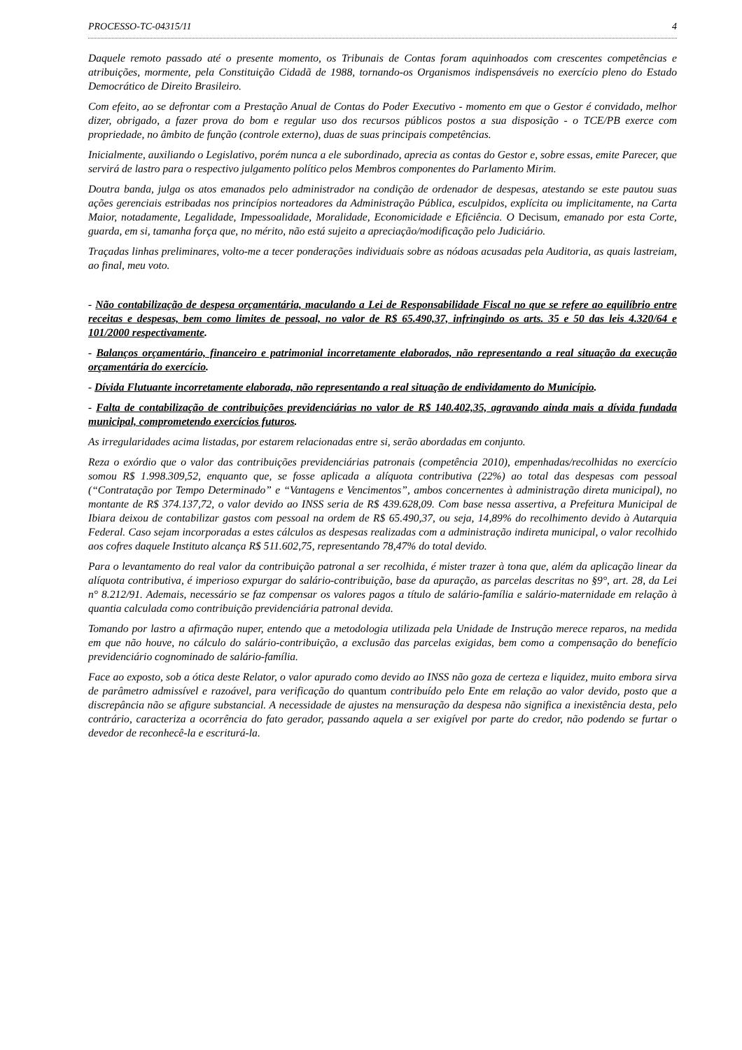PROCESSO-TC-04315/11 4
Daquele remoto passado até o presente momento, os Tribunais de Contas foram aquinhoados com crescentes competências e atribuições, mormente, pela Constituição Cidadã de 1988, tornando-os Organismos indispensáveis no exercício pleno do Estado Democrático de Direito Brasileiro.
Com efeito, ao se defrontar com a Prestação Anual de Contas do Poder Executivo - momento em que o Gestor é convidado, melhor dizer, obrigado, a fazer prova do bom e regular uso dos recursos públicos postos a sua disposição - o TCE/PB exerce com propriedade, no âmbito de função (controle externo), duas de suas principais competências.
Inicialmente, auxiliando o Legislativo, porém nunca a ele subordinado, aprecia as contas do Gestor e, sobre essas, emite Parecer, que servirá de lastro para o respectivo julgamento político pelos Membros componentes do Parlamento Mirim.
Doutra banda, julga os atos emanados pelo administrador na condição de ordenador de despesas, atestando se este pautou suas ações gerenciais estribadas nos princípios norteadores da Administração Pública, esculpidos, explícita ou implicitamente, na Carta Maior, notadamente, Legalidade, Impessoalidade, Moralidade, Economicidade e Eficiência. O Decisum, emanado por esta Corte, guarda, em si, tamanha força que, no mérito, não está sujeito a apreciação/modificação pelo Judiciário.
Traçadas linhas preliminares, volto-me a tecer ponderações individuais sobre as nódoas acusadas pela Auditoria, as quais lastreiam, ao final, meu voto.
- Não contabilização de despesa orçamentária, maculando a Lei de Responsabilidade Fiscal no que se refere ao equilíbrio entre receitas e despesas, bem como limites de pessoal, no valor de R$ 65.490,37, infringindo os arts. 35 e 50 das leis 4.320/64 e 101/2000 respectivamente.
- Balanços orçamentário, financeiro e patrimonial incorretamente elaborados, não representando a real situação da execução orçamentária do exercício.
- Dívida Flutuante incorretamente elaborada, não representando a real situação de endividamento do Município.
- Falta de contabilização de contribuições previdenciárias no valor de R$ 140.402,35, agravando ainda mais a dívida fundada municipal, comprometendo exercícios futuros.
As irregularidades acima listadas, por estarem relacionadas entre si, serão abordadas em conjunto.
Reza o exórdio que o valor das contribuições previdenciárias patronais (competência 2010), empenhadas/recolhidas no exercício somou R$ 1.998.309,52, enquanto que, se fosse aplicada a alíquota contributiva (22%) ao total das despesas com pessoal (“Contratação por Tempo Determinado” e “Vantagens e Vencimentos”, ambos concernentes à administração direta municipal), no montante de R$ 374.137,72, o valor devido ao INSS seria de R$ 439.628,09. Com base nessa assertiva, a Prefeitura Municipal de Ibiara deixou de contabilizar gastos com pessoal na ordem de R$ 65.490,37, ou seja, 14,89% do recolhimento devido à Autarquia Federal. Caso sejam incorporadas a estes cálculos as despesas realizadas com a administração indireta municipal, o valor recolhido aos cofres daquele Instituto alcança R$ 511.602,75, representando 78,47% do total devido.
Para o levantamento do real valor da contribuição patronal a ser recolhida, é mister trazer à tona que, além da aplicação linear da alíquota contributiva, é imperioso expurgar do salário-contribuição, base da apuração, as parcelas descritas no §9°, art. 28, da Lei n° 8.212/91. Ademais, necessário se faz compensar os valores pagos a título de salário-família e salário-maternidade em relação à quantia calculada como contribuição previdenciária patronal devida.
Tomando por lastro a afirmação nuper, entendo que a metodologia utilizada pela Unidade de Instrução merece reparos, na medida em que não houve, no cálculo do salário-contribuição, a exclusão das parcelas exigidas, bem como a compensação do benefício previdenciário cognominado de salário-família.
Face ao exposto, sob a ótica deste Relator, o valor apurado como devido ao INSS não goza de certeza e liquidez, muito embora sirva de parâmetro admissível e razoável, para verificação do quantum contribuído pelo Ente em relação ao valor devido, posto que a discrepância não se afigure substancial. A necessidade de ajustes na mensuração da despesa não significa a inexistência desta, pelo contrário, caracteriza a ocorrência do fato gerador, passando aquela a ser exigível por parte do credor, não podendo se furtar o devedor de reconhecê-la e escriturá-la.